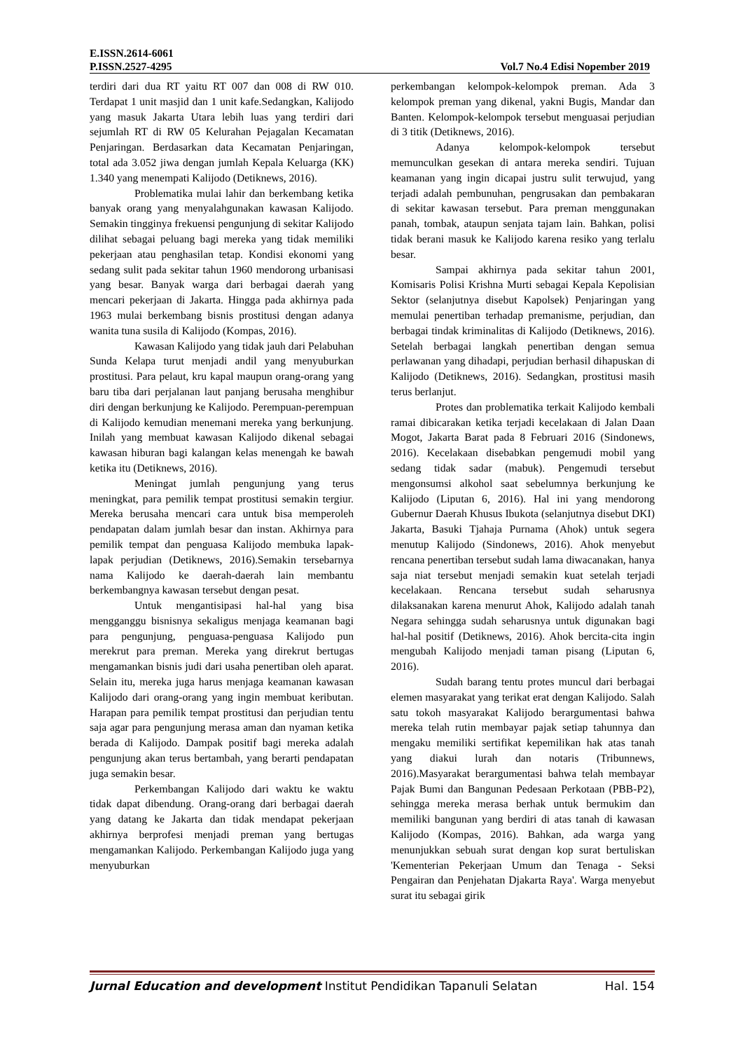E.ISSN.2614-6061
P.ISSN.2527-4295 Vol.7 No.4 Edisi Nopember 2019
terdiri dari dua RT yaitu RT 007 dan 008 di RW 010. Terdapat 1 unit masjid dan 1 unit kafe.Sedangkan, Kalijodo yang masuk Jakarta Utara lebih luas yang terdiri dari sejumlah RT di RW 05 Kelurahan Pejagalan Kecamatan Penjaringan. Berdasarkan data Kecamatan Penjaringan, total ada 3.052 jiwa dengan jumlah Kepala Keluarga (KK) 1.340 yang menempati Kalijodo (Detiknews, 2016).
Problematika mulai lahir dan berkembang ketika banyak orang yang menyalahgunakan kawasan Kalijodo. Semakin tingginya frekuensi pengunjung di sekitar Kalijodo dilihat sebagai peluang bagi mereka yang tidak memiliki pekerjaan atau penghasilan tetap. Kondisi ekonomi yang sedang sulit pada sekitar tahun 1960 mendorong urbanisasi yang besar. Banyak warga dari berbagai daerah yang mencari pekerjaan di Jakarta. Hingga pada akhirnya pada 1963 mulai berkembang bisnis prostitusi dengan adanya wanita tuna susila di Kalijodo (Kompas, 2016).
Kawasan Kalijodo yang tidak jauh dari Pelabuhan Sunda Kelapa turut menjadi andil yang menyuburkan prostitusi. Para pelaut, kru kapal maupun orang-orang yang baru tiba dari perjalanan laut panjang berusaha menghibur diri dengan berkunjung ke Kalijodo. Perempuan-perempuan di Kalijodo kemudian menemani mereka yang berkunjung. Inilah yang membuat kawasan Kalijodo dikenal sebagai kawasan hiburan bagi kalangan kelas menengah ke bawah ketika itu (Detiknews, 2016).
Meningat jumlah pengunjung yang terus meningkat, para pemilik tempat prostitusi semakin tergiur. Mereka berusaha mencari cara untuk bisa memperoleh pendapatan dalam jumlah besar dan instan. Akhirnya para pemilik tempat dan penguasa Kalijodo membuka lapak-lapak perjudian (Detiknews, 2016).Semakin tersebarnya nama Kalijodo ke daerah-daerah lain membantu berkembangnya kawasan tersebut dengan pesat.
Untuk mengantisipasi hal-hal yang bisa mengganggu bisnisnya sekaligus menjaga keamanan bagi para pengunjung, penguasa-penguasa Kalijodo pun merekrut para preman. Mereka yang direkrut bertugas mengamankan bisnis judi dari usaha penertiban oleh aparat. Selain itu, mereka juga harus menjaga keamanan kawasan Kalijodo dari orang-orang yang ingin membuat keributan. Harapan para pemilik tempat prostitusi dan perjudian tentu saja agar para pengunjung merasa aman dan nyaman ketika berada di Kalijodo. Dampak positif bagi mereka adalah pengunjung akan terus bertambah, yang berarti pendapatan juga semakin besar.
Perkembangan Kalijodo dari waktu ke waktu tidak dapat dibendung. Orang-orang dari berbagai daerah yang datang ke Jakarta dan tidak mendapat pekerjaan akhirnya berprofesi menjadi preman yang bertugas mengamankan Kalijodo. Perkembangan Kalijodo juga yang menyuburkan
perkembangan kelompok-kelompok preman. Ada 3 kelompok preman yang dikenal, yakni Bugis, Mandar dan Banten. Kelompok-kelompok tersebut menguasai perjudian di 3 titik (Detiknews, 2016).
Adanya kelompok-kelompok tersebut memunculkan gesekan di antara mereka sendiri. Tujuan keamanan yang ingin dicapai justru sulit terwujud, yang terjadi adalah pembunuhan, pengrusakan dan pembakaran di sekitar kawasan tersebut. Para preman menggunakan panah, tombak, ataupun senjata tajam lain. Bahkan, polisi tidak berani masuk ke Kalijodo karena resiko yang terlalu besar.
Sampai akhirnya pada sekitar tahun 2001, Komisaris Polisi Krishna Murti sebagai Kepala Kepolisian Sektor (selanjutnya disebut Kapolsek) Penjaringan yang memulai penertiban terhadap premanisme, perjudian, dan berbagai tindak kriminalitas di Kalijodo (Detiknews, 2016). Setelah berbagai langkah penertiban dengan semua perlawanan yang dihadapi, perjudian berhasil dihapuskan di Kalijodo (Detiknews, 2016). Sedangkan, prostitusi masih terus berlanjut.
Protes dan problematika terkait Kalijodo kembali ramai dibicarakan ketika terjadi kecelakaan di Jalan Daan Mogot, Jakarta Barat pada 8 Februari 2016 (Sindonews, 2016). Kecelakaan disebabkan pengemudi mobil yang sedang tidak sadar (mabuk). Pengemudi tersebut mengonsumsi alkohol saat sebelumnya berkunjung ke Kalijodo (Liputan 6, 2016). Hal ini yang mendorong Gubernur Daerah Khusus Ibukota (selanjutnya disebut DKI) Jakarta, Basuki Tjahaja Purnama (Ahok) untuk segera menutup Kalijodo (Sindonews, 2016). Ahok menyebut rencana penertiban tersebut sudah lama diwacanakan, hanya saja niat tersebut menjadi semakin kuat setelah terjadi kecelakaan. Rencana tersebut sudah seharusnya dilaksanakan karena menurut Ahok, Kalijodo adalah tanah Negara sehingga sudah seharusnya untuk digunakan bagi hal-hal positif (Detiknews, 2016). Ahok bercita-cita ingin mengubah Kalijodo menjadi taman pisang (Liputan 6, 2016).
Sudah barang tentu protes muncul dari berbagai elemen masyarakat yang terikat erat dengan Kalijodo. Salah satu tokoh masyarakat Kalijodo berargumentasi bahwa mereka telah rutin membayar pajak setiap tahunnya dan mengaku memiliki sertifikat kepemilikan hak atas tanah yang diakui lurah dan notaris (Tribunnews, 2016).Masyarakat berargumentasi bahwa telah membayar Pajak Bumi dan Bangunan Pedesaan Perkotaan (PBB-P2), sehingga mereka merasa berhak untuk bermukim dan memiliki bangunan yang berdiri di atas tanah di kawasan Kalijodo (Kompas, 2016). Bahkan, ada warga yang menunjukkan sebuah surat dengan kop surat bertuliskan 'Kementerian Pekerjaan Umum dan Tenaga - Seksi Pengairan dan Penjehatan Djakarta Raya'. Warga menyebut surat itu sebagai girik
Jurnal Education and development Institut Pendidikan Tapanuli Selatan Hal. 154